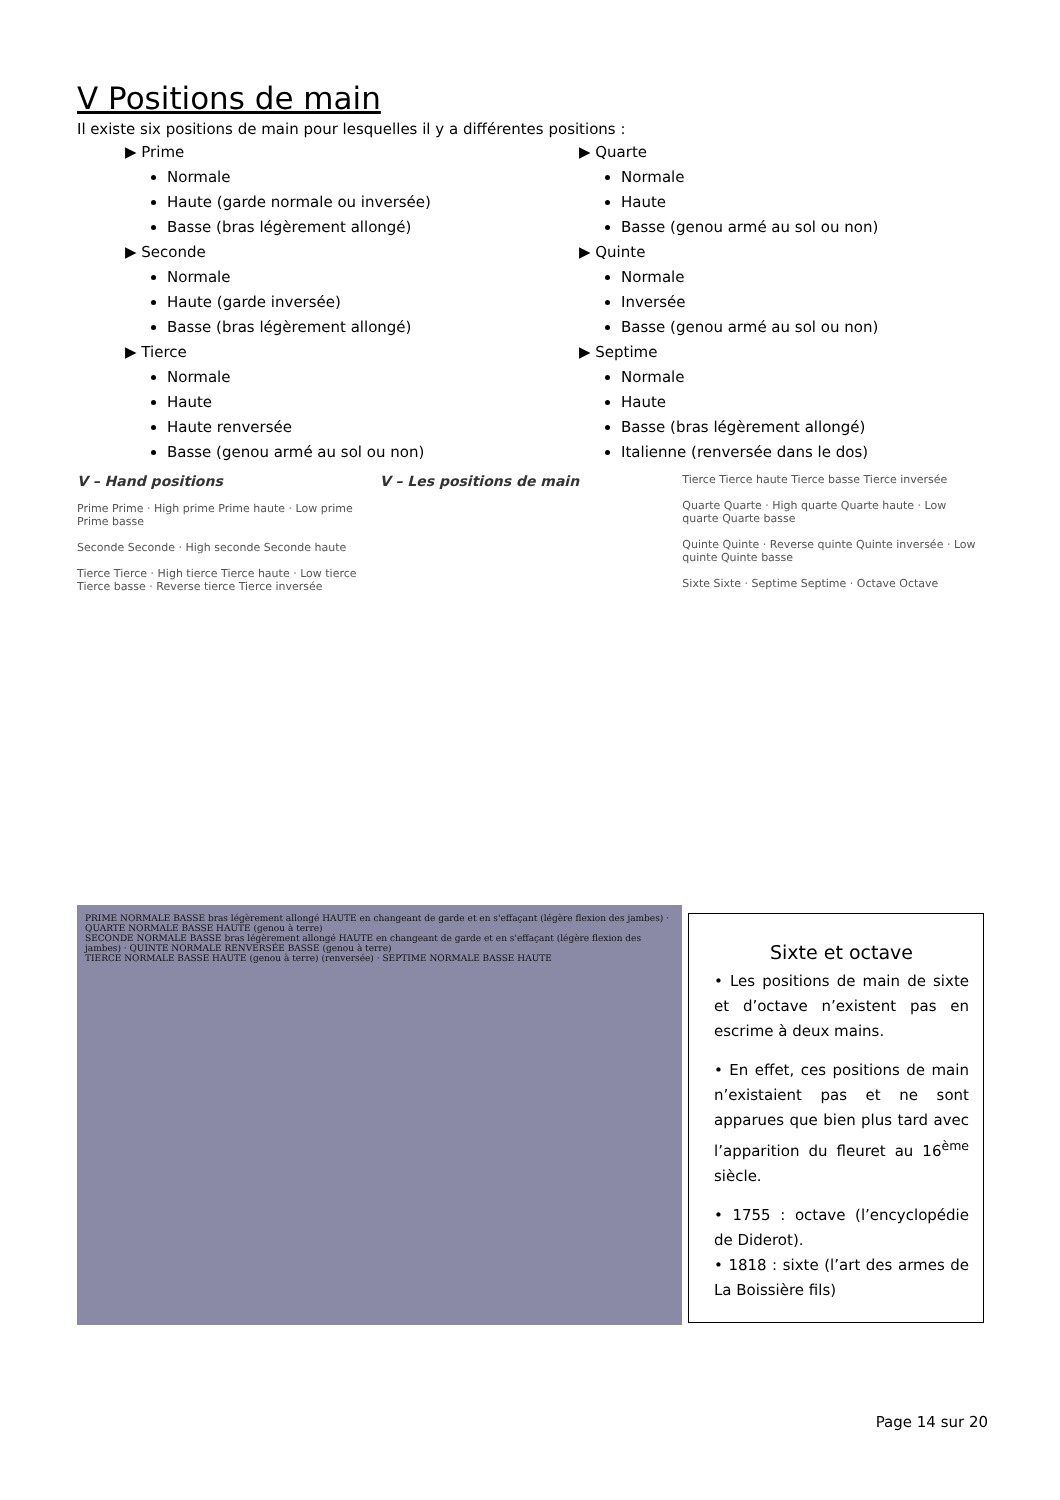V Positions de main
Il existe six positions de main pour lesquelles il y a différentes positions :
▶ Prime
Normale
Haute (garde normale ou inversée)
Basse (bras légèrement allongé)
▶ Seconde
Normale
Haute (garde inversée)
Basse (bras légèrement allongé)
▶ Tierce
Normale
Haute
Haute renversée
Basse (genou armé au sol ou non)
▶ Quarte
Normale
Haute
Basse (genou armé au sol ou non)
▶ Quinte
Normale
Inversée
Basse (genou armé au sol ou non)
▶ Septime
Normale
Haute
Basse (bras légèrement allongé)
Italienne (renversée dans le dos)
V – Hand positions
Prime Prime · High prime Prime haute · Low prime Prime basse
Seconde Seconde · High seconde Seconde haute
Tierce Tierce · High tierce Tierce haute · Low tierce Tierce basse · Reverse tierce Tierce inversée
V – Les positions de main
Tierce Tierce haute Tierce basse Tierce inversée
Quarte Quarte · High quarte Quarte haute · Low quarte Quarte basse
Quinte Quinte · Reverse quinte Quinte inversée · Low quinte Quinte basse
Sixte Sixte · Septime Septime · Octave Octave
PRIME NORMALE BASSE bras légèrement allongé HAUTE en changeant de garde et en s'effaçant (légère flexion des jambes) · QUARTE NORMALE BASSE HAUTE (genou à terre)
SECONDE NORMALE BASSE bras légèrement allongé HAUTE en changeant de garde et en s'effaçant (légère flexion des jambes) · QUINTE NORMALE RENVERSÉE BASSE (genou à terre)
TIERCE NORMALE BASSE HAUTE (genou à terre) (renversée) · SEPTIME NORMALE BASSE HAUTE
Sixte et octave
• Les positions de main de sixte et d’octave n’existent pas en escrime à deux mains.
• En effet, ces positions de main n’existaient pas et ne sont apparues que bien plus tard avec l’apparition du fleuret au 16<sup>ème</sup> siècle.
• 1755 : octave (l’encyclopédie de Diderot).
• 1818 : sixte (l’art des armes de La Boissière fils)
Page 14 sur 20